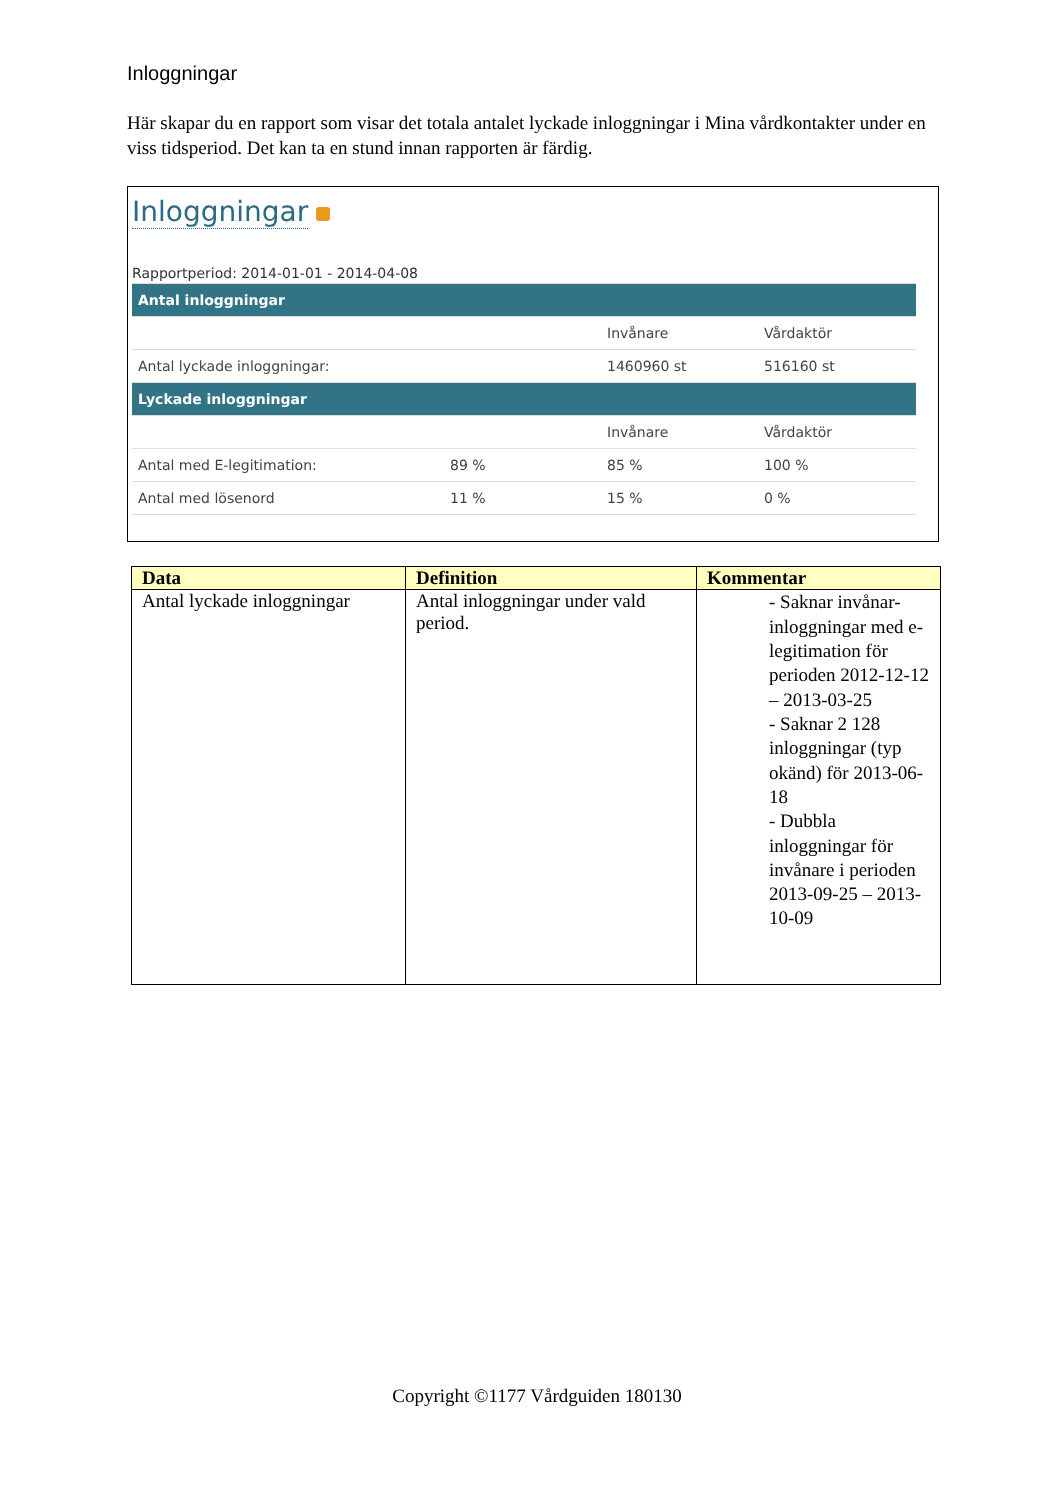Inloggningar
Här skapar du en rapport som visar det totala antalet lyckade inloggningar i Mina vårdkontakter under en viss tidsperiod. Det kan ta en stund innan rapporten är färdig.
Inloggningar
Rapportperiod: 2014-01-01 - 2014-04-08
| Antal inloggningar | | | |
| | | Invånare | Vårdaktör |
| Antal lyckade inloggningar: | | 1460960 st | 516160 st |
| Lyckade inloggningar | | | |
| | | Invånare | Vårdaktör |
| Antal med E-legitimation: | 89 % | 85 % | 100 % |
| Antal med lösenord | 11 % | 15 % | 0 % |
| Data | Definition | Kommentar |
| --- | --- | --- |
| Antal lyckade inloggningar | Antal inloggningar under vald period. | - Saknar invånar-inloggningar med e-legitimation för perioden 2012-12-12 – 2013-03-25 - Saknar 2 128 inloggningar (typ okänd) för 2013-06-18 - Dubbla inloggningar för invånare i perioden 2013-09-25 – 2013-10-09 |
Copyright ©1177 Vårdguiden 180130